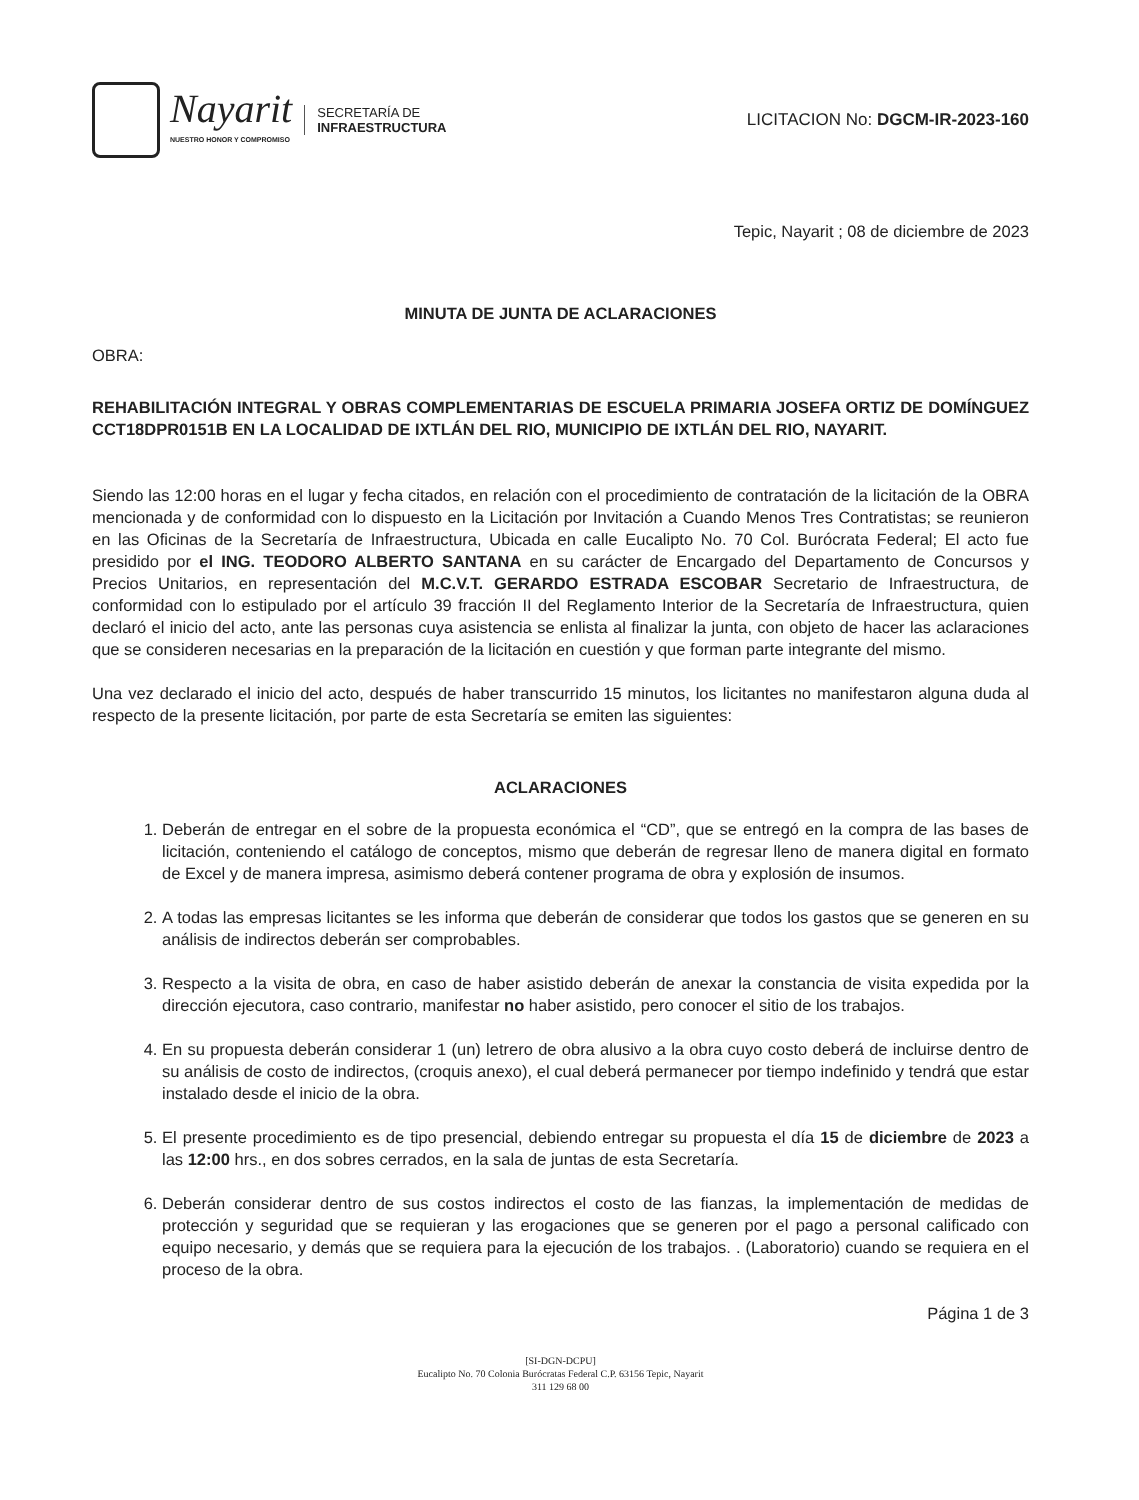Nayarit
NUESTRO HONOR Y COMPROMISO
SECRETARÍA DE
INFRAESTRUCTURA
LICITACION No: DGCM-IR-2023-160
Tepic, Nayarit ; 08 de diciembre de 2023
MINUTA DE JUNTA DE ACLARACIONES
OBRA:
REHABILITACIÓN INTEGRAL Y OBRAS COMPLEMENTARIAS DE ESCUELA PRIMARIA JOSEFA ORTIZ DE DOMÍNGUEZ CCT18DPR0151B EN LA LOCALIDAD DE IXTLÁN DEL RIO, MUNICIPIO DE IXTLÁN DEL RIO, NAYARIT.
Siendo las 12:00 horas en el lugar y fecha citados, en relación con el procedimiento de contratación de la licitación de la OBRA mencionada y de conformidad con lo dispuesto en la Licitación por Invitación a Cuando Menos Tres Contratistas; se reunieron en las Oficinas de la Secretaría de Infraestructura, Ubicada en calle Eucalipto No. 70 Col. Burócrata Federal; El acto fue presidido por el ING. TEODORO ALBERTO SANTANA en su carácter de Encargado del Departamento de Concursos y Precios Unitarios, en representación del M.C.V.T. GERARDO ESTRADA ESCOBAR Secretario de Infraestructura, de conformidad con lo estipulado por el artículo 39 fracción II del Reglamento Interior de la Secretaría de Infraestructura, quien declaró el inicio del acto, ante las personas cuya asistencia se enlista al finalizar la junta, con objeto de hacer las aclaraciones que se consideren necesarias en la preparación de la licitación en cuestión y que forman parte integrante del mismo.
Una vez declarado el inicio del acto, después de haber transcurrido 15 minutos, los licitantes no manifestaron alguna duda al respecto de la presente licitación, por parte de esta Secretaría se emiten las siguientes:
ACLARACIONES
1. Deberán de entregar en el sobre de la propuesta económica el “CD”, que se entregó en la compra de las bases de licitación, conteniendo el catálogo de conceptos, mismo que deberán de regresar lleno de manera digital en formato de Excel y de manera impresa, asimismo deberá contener programa de obra y explosión de insumos.
2. A todas las empresas licitantes se les informa que deberán de considerar que todos los gastos que se generen en su análisis de indirectos deberán ser comprobables.
3. Respecto a la visita de obra, en caso de haber asistido deberán de anexar la constancia de visita expedida por la dirección ejecutora, caso contrario, manifestar no haber asistido, pero conocer el sitio de los trabajos.
4. En su propuesta deberán considerar 1 (un) letrero de obra alusivo a la obra cuyo costo deberá de incluirse dentro de su análisis de costo de indirectos, (croquis anexo), el cual deberá permanecer por tiempo indefinido y tendrá que estar instalado desde el inicio de la obra.
5. El presente procedimiento es de tipo presencial, debiendo entregar su propuesta el día 15 de diciembre de 2023 a las 12:00 hrs., en dos sobres cerrados, en la sala de juntas de esta Secretaría.
6. Deberán considerar dentro de sus costos indirectos el costo de las fianzas, la implementación de medidas de protección y seguridad que se requieran y las erogaciones que se generen por el pago a personal calificado con equipo necesario, y demás que se requiera para la ejecución de los trabajos. . (Laboratorio) cuando se requiera en el proceso de la obra.
Página 1 de 3
[SI-DGN-DCPU]
Eucalipto No. 70 Colonia Burócratas Federal C.P. 63156 Tepic, Nayarit
311 129 68 00